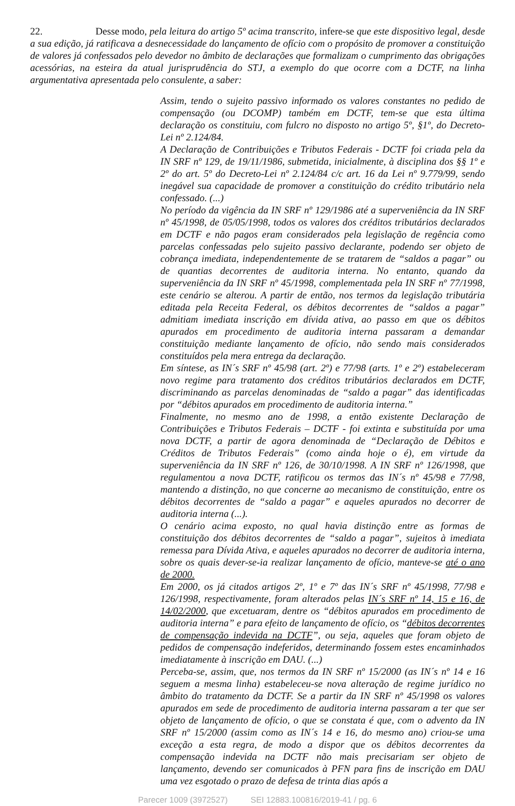22. Desse modo, pela leitura do artigo 5º acima transcrito, infere-se que este dispositivo legal, desde a sua edição, já ratificava a desnecessidade do lançamento de ofício com o propósito de promover a constituição de valores já confessados pelo devedor no âmbito de declarações que formalizam o cumprimento das obrigações acessórias, na esteira da atual jurisprudência do STJ, a exemplo do que ocorre com a DCTF, na linha argumentativa apresentada pelo consulente, a saber:
Assim, tendo o sujeito passivo informado os valores constantes no pedido de compensação (ou DCOMP) também em DCTF, tem-se que esta última declaração os constituiu, com fulcro no disposto no artigo 5º, §1º, do Decreto-Lei nº 2.124/84.
A Declaração de Contribuições e Tributos Federais - DCTF foi criada pela da IN SRF nº 129, de 19/11/1986, submetida, inicialmente, à disciplina dos §§ 1º e 2º do art. 5º do Decreto-Lei nº 2.124/84 c/c art. 16 da Lei nº 9.779/99, sendo inegável sua capacidade de promover a constituição do crédito tributário nela confessado. (...)
No período da vigência da IN SRF nº 129/1986 até a superveniência da IN SRF nº 45/1998, de 05/05/1998, todos os valores dos créditos tributários declarados em DCTF e não pagos eram considerados pela legislação de regência como parcelas confessadas pelo sujeito passivo declarante, podendo ser objeto de cobrança imediata, independentemente de se tratarem de “saldos a pagar” ou de quantias decorrentes de auditoria interna. No entanto, quando da superveniência da IN SRF nº 45/1998, complementada pela IN SRF nº 77/1998, este cenário se alterou. A partir de então, nos termos da legislação tributária editada pela Receita Federal, os débitos decorrentes de “saldos a pagar” admitiam imediata inscrição em dívida ativa, ao passo em que os débitos apurados em procedimento de auditoria interna passaram a demandar constituição mediante lançamento de ofício, não sendo mais considerados constituídos pela mera entrega da declaração.
Em síntese, as IN´s SRF nº 45/98 (art. 2º) e 77/98 (arts. 1º e 2º) estabeleceram novo regime para tratamento dos créditos tributários declarados em DCTF, discriminando as parcelas denominadas de “saldo a pagar” das identificadas por “débitos apurados em procedimento de auditoria interna.”
Finalmente, no mesmo ano de 1998, a então existente Declaração de Contribuições e Tributos Federais – DCTF - foi extinta e substituída por uma nova DCTF, a partir de agora denominada de “Declaração de Débitos e Créditos de Tributos Federais” (como ainda hoje o é), em virtude da superveniência da IN SRF nº 126, de 30/10/1998. A IN SRF nº 126/1998, que regulamentou a nova DCTF, ratificou os termos das IN´s nº 45/98 e 77/98, mantendo a distinção, no que concerne ao mecanismo de constituição, entre os débitos decorrentes de “saldo a pagar” e aqueles apurados no decorrer de auditoria interna (...).
O cenário acima exposto, no qual havia distinção entre as formas de constituição dos débitos decorrentes de “saldo a pagar”, sujeitos à imediata remessa para Dívida Ativa, e aqueles apurados no decorrer de auditoria interna, sobre os quais dever-se-ia realizar lançamento de ofício, manteve-se até o ano de 2000.
Em 2000, os já citados artigos 2º, 1º e 7º das IN´s SRF nº 45/1998, 77/98 e 126/1998, respectivamente, foram alterados pelas IN´s SRF nº 14, 15 e 16, de 14/02/2000, que excetuaram, dentre os “débitos apurados em procedimento de auditoria interna” e para efeito de lançamento de ofício, os “débitos decorrentes de compensação indevida na DCTF”, ou seja, aqueles que foram objeto de pedidos de compensação indeferidos, determinando fossem estes encaminhados imediatamente à inscrição em DAU. (...)
Perceba-se, assim, que, nos termos da IN SRF nº 15/2000 (as IN´s nº 14 e 16 seguem a mesma linha) estabeleceu-se nova alteração de regime jurídico no âmbito do tratamento da DCTF. Se a partir da IN SRF nº 45/1998 os valores apurados em sede de procedimento de auditoria interna passaram a ter que ser objeto de lançamento de ofício, o que se constata é que, com o advento da IN SRF nº 15/2000 (assim como as IN´s 14 e 16, do mesmo ano) criou-se uma exceção a esta regra, de modo a dispor que os débitos decorrentes da compensação indevida na DCTF não mais precisariam ser objeto de lançamento, devendo ser comunicados à PFN para fins de inscrição em DAU uma vez esgotado o prazo de defesa de trinta dias após a
Parecer 1009 (3972527) SEI 12883.100816/2019-41 / pg. 6